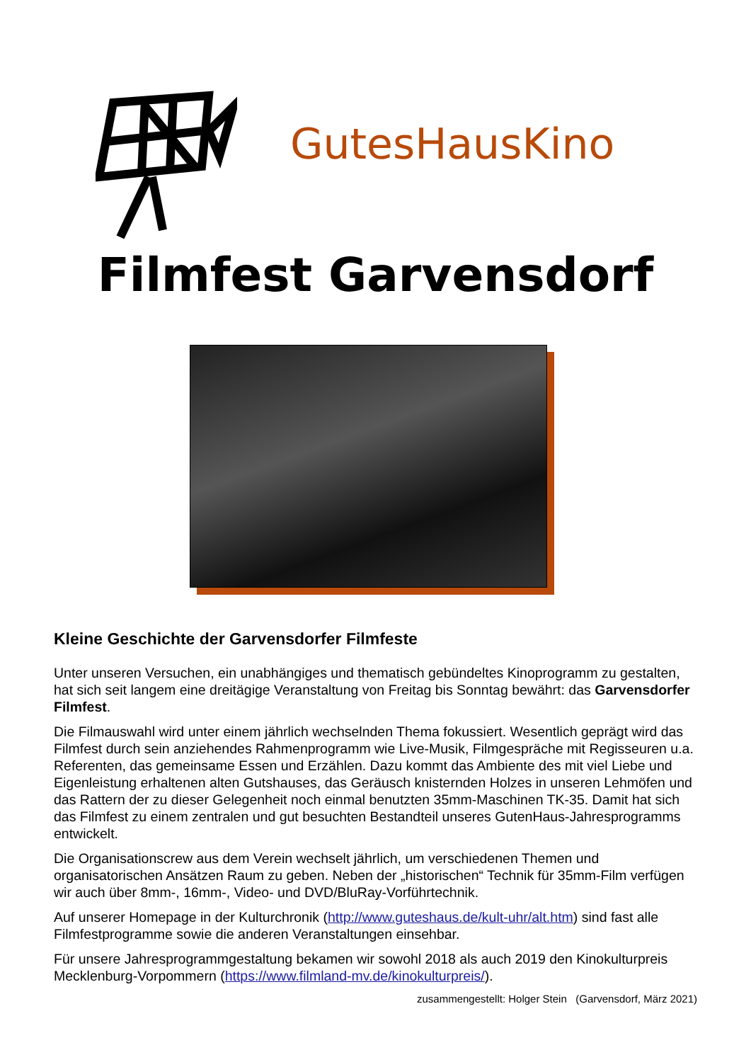GutesHausKino
Filmfest Garvensdorf
Kleine Geschichte der Garvensdorfer Filmfeste
Unter unseren Versuchen, ein unabhängiges und thematisch gebündeltes Kinoprogramm zu gestalten, hat sich seit langem eine dreitägige Veranstaltung von Freitag bis Sonntag bewährt: das Garvensdorfer Filmfest.
Die Filmauswahl wird unter einem jährlich wechselnden Thema fokussiert. Wesentlich geprägt wird das Filmfest durch sein anziehendes Rahmenprogramm wie Live-Musik, Filmgespräche mit Regisseuren u.a. Referenten, das gemeinsame Essen und Erzählen. Dazu kommt das Ambiente des mit viel Liebe und Eigenleistung erhaltenen alten Gutshauses, das Geräusch knisternden Holzes in unseren Lehmöfen und das Rattern der zu dieser Gelegenheit noch einmal benutzten 35mm-Maschinen TK-35. Damit hat sich das Filmfest zu einem zentralen und gut besuchten Bestandteil unseres GutenHaus-Jahresprogramms entwickelt.
Die Organisationscrew aus dem Verein wechselt jährlich, um verschiedenen Themen und organisatorischen Ansätzen Raum zu geben. Neben der „historischen“ Technik für 35mm-Film verfügen wir auch über 8mm-, 16mm-, Video- und DVD/BluRay-Vorführtechnik.
Auf unserer Homepage in der Kulturchronik (http://www.guteshaus.de/kult-uhr/alt.htm) sind fast alle Filmfestprogramme sowie die anderen Veranstaltungen einsehbar.
Für unsere Jahresprogrammgestaltung bekamen wir sowohl 2018 als auch 2019 den Kinokulturpreis Mecklenburg-Vorpommern (https://www.filmland-mv.de/kinokulturpreis/).
zusammengestellt: Holger Stein (Garvensdorf, März 2021)